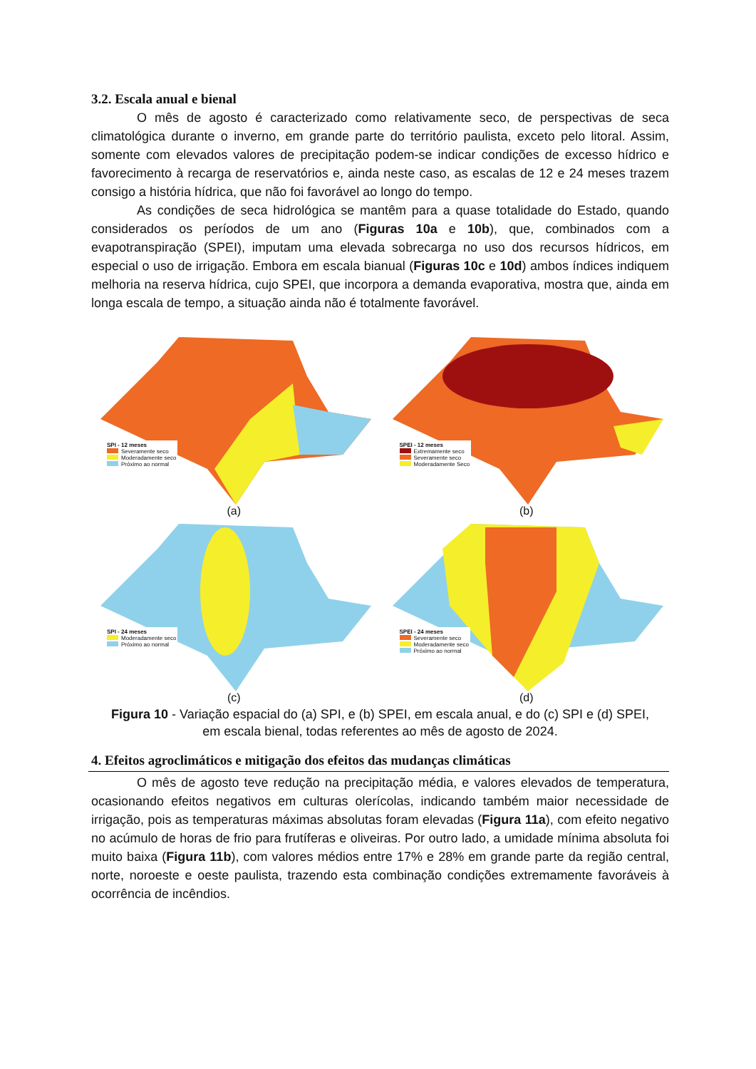3.2. Escala anual e bienal
O mês de agosto é caracterizado como relativamente seco, de perspectivas de seca climatológica durante o inverno, em grande parte do território paulista, exceto pelo litoral. Assim, somente com elevados valores de precipitação podem-se indicar condições de excesso hídrico e favorecimento à recarga de reservatórios e, ainda neste caso, as escalas de 12 e 24 meses trazem consigo a história hídrica, que não foi favorável ao longo do tempo.
As condições de seca hidrológica se mantêm para a quase totalidade do Estado, quando considerados os períodos de um ano (Figuras 10a e 10b), que, combinados com a evapotranspiração (SPEI), imputam uma elevada sobrecarga no uso dos recursos hídricos, em especial o uso de irrigação. Embora em escala bianual (Figuras 10c e 10d) ambos índices indiquem melhoria na reserva hídrica, cujo SPEI, que incorpora a demanda evaporativa, mostra que, ainda em longa escala de tempo, a situação ainda não é totalmente favorável.
SPI - 12 meses
Severamente seco
Moderadamente seco
Próximo ao normal
(a)
SPEI - 12 meses
Extremamente seco
Severamente seco
Moderadamente Seco
(b)
SPI - 24 meses
Moderadamente seco
Próximo ao normal
(c)
SPEI - 24 meses
Severamente seco
Moderadamente seco
Próximo ao normal
(d)
Figura 10 - Variação espacial do (a) SPI, e (b) SPEI, em escala anual, e do (c) SPI e (d) SPEI, em escala bienal, todas referentes ao mês de agosto de 2024.
4. Efeitos agroclimáticos e mitigação dos efeitos das mudanças climáticas
O mês de agosto teve redução na precipitação média, e valores elevados de temperatura, ocasionando efeitos negativos em culturas olerícolas, indicando também maior necessidade de irrigação, pois as temperaturas máximas absolutas foram elevadas (Figura 11a), com efeito negativo no acúmulo de horas de frio para frutíferas e oliveiras. Por outro lado, a umidade mínima absoluta foi muito baixa (Figura 11b), com valores médios entre 17% e 28% em grande parte da região central, norte, noroeste e oeste paulista, trazendo esta combinação condições extremamente favoráveis à ocorrência de incêndios.